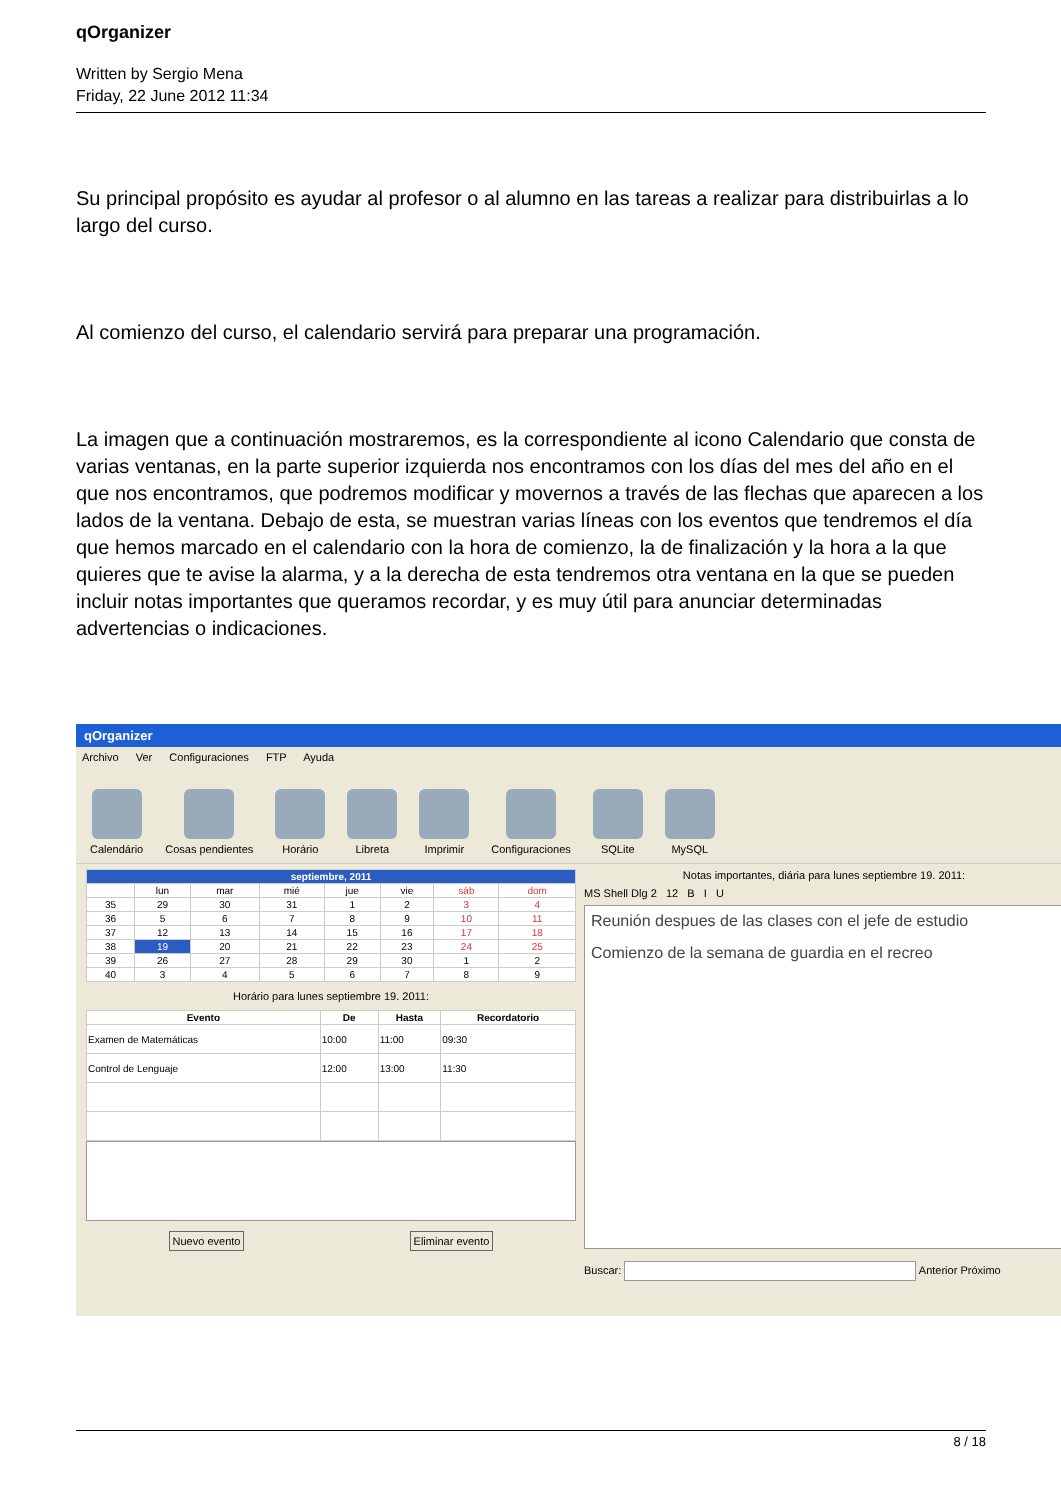qOrganizer
Written by Sergio Mena
Friday, 22 June 2012 11:34
Su principal propósito es ayudar al profesor o al alumno en las tareas a realizar para distribuirlas a lo largo del curso.
Al comienzo del curso, el calendario servirá para preparar una programación.
La imagen que a continuación mostraremos, es la correspondiente al icono Calendario que consta de varias ventanas, en la parte superior izquierda nos encontramos con los días del mes del año en el que nos encontramos, que podremos modificar y movernos a través de las flechas que aparecen a los lados de la ventana. Debajo de esta, se muestran varias líneas con los eventos que tendremos el día que hemos marcado en el calendario con la hora de comienzo, la de finalización y la hora a la que quieres que te avise la alarma, y a la derecha de esta tendremos otra ventana en la que se pueden incluir notas importantes que queramos recordar, y es muy útil para anunciar determinadas advertencias o indicaciones.
qOrganizer
Archivo Ver Configuraciones FTP Ayuda
Calendário
Cosas pendientes
Horário
Libreta
Imprimir
Configuraciones
SQLite
MySQL
| septiembre, 2011 | | | | | | | |
| --- | --- | --- | --- | --- | --- | --- | --- |
| | lun | mar | mié | jue | vie | sáb | dom |
| 35 | 29 | 30 | 31 | 1 | 2 | 3 | 4 |
| 36 | 5 | 6 | 7 | 8 | 9 | 10 | 11 |
| 37 | 12 | 13 | 14 | 15 | 16 | 17 | 18 |
| 38 | 19 | 20 | 21 | 22 | 23 | 24 | 25 |
| 39 | 26 | 27 | 28 | 29 | 30 | 1 | 2 |
| 40 | 3 | 4 | 5 | 6 | 7 | 8 | 9 |
Horário para lunes septiembre 19. 2011:
| Evento | De | Hasta | Recordatorio |
| --- | --- | --- | --- |
| Examen de Matemáticas | 10:00 | 11:00 | 09:30 |
| Control de Lenguaje | 12:00 | 13:00 | 11:30 |
Nuevo evento Eliminar evento
Notas importantes, diária para lunes septiembre 19. 2011:
MS Shell Dlg 2 12 B I U
Reunión despues de las clases con el jefe de estudio
Comienzo de la semana de guardia en el recreo
Buscar: Anterior Próximo
8 / 18